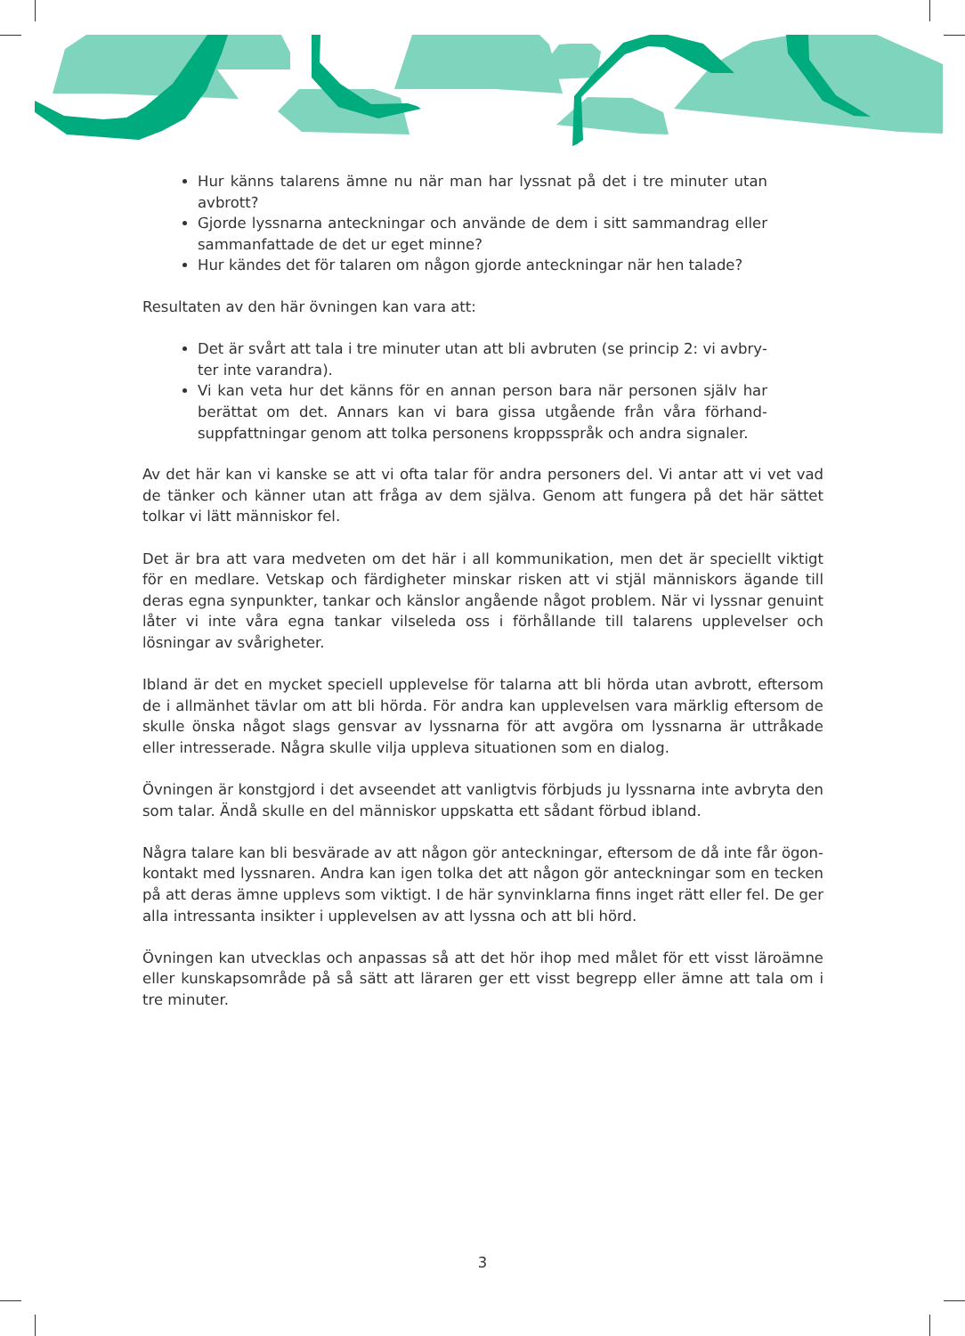Hur känns talarens ämne nu när man har lyssnat på det i tre minuter utan avbrott?
Gjorde lyssnarna anteckningar och använde de dem i sitt sammandrag eller sammanfattade de det ur eget minne?
Hur kändes det för talaren om någon gjorde anteckningar när hen talade?
Resultaten av den här övningen kan vara att:
Det är svårt att tala i tre minuter utan att bli avbruten (se princip 2: vi avbry­ter inte varandra).
Vi kan veta hur det känns för en annan person bara när personen själv har berättat om det. Annars kan vi bara gissa utgående från våra förhand­suppfattningar genom att tolka personens kroppsspråk och andra signaler.
Av det här kan vi kanske se att vi ofta talar för andra personers del. Vi antar att vi vet vad de tänker och känner utan att fråga av dem själva. Genom att fungera på det här sättet tolkar vi lätt människor fel.
Det är bra att vara medveten om det här i all kommunikation, men det är speciellt viktigt för en medlare. Vetskap och färdigheter minskar risken att vi stjäl människors ägande till deras egna synpunkter, tankar och känslor angående något problem. När vi lyssnar genuint låter vi inte våra egna tankar vilseleda oss i förhållande till talarens upplevelser och lösningar av svårigheter.
Ibland är det en mycket speciell upplevelse för talarna att bli hörda utan avbrott, eftersom de i allmänhet tävlar om att bli hörda. För andra kan upplevelsen vara märklig eftersom de skulle önska något slags gensvar av lyssnarna för att avgöra om lyssnarna är uttråkade eller intresserade. Några skulle vilja uppleva situationen som en dialog.
Övningen är konstgjord i det avseendet att vanligtvis förbjuds ju lyssnarna inte avbryta den som talar. Ändå skulle en del människor uppskatta ett sådant förbud ibland.
Några talare kan bli besvärade av att någon gör anteckningar, eftersom de då inte får ögon­kontakt med lyssnaren. Andra kan igen tolka det att någon gör anteckningar som en tecken på att deras ämne upplevs som viktigt. I de här synvinklarna finns inget rätt eller fel. De ger alla intressanta insikter i upplevelsen av att lyssna och att bli hörd.
Övningen kan utvecklas och anpassas så att det hör ihop med målet för ett visst läroämne eller kunskapsområde på så sätt att läraren ger ett visst begrepp eller ämne att tala om i tre minuter.
3